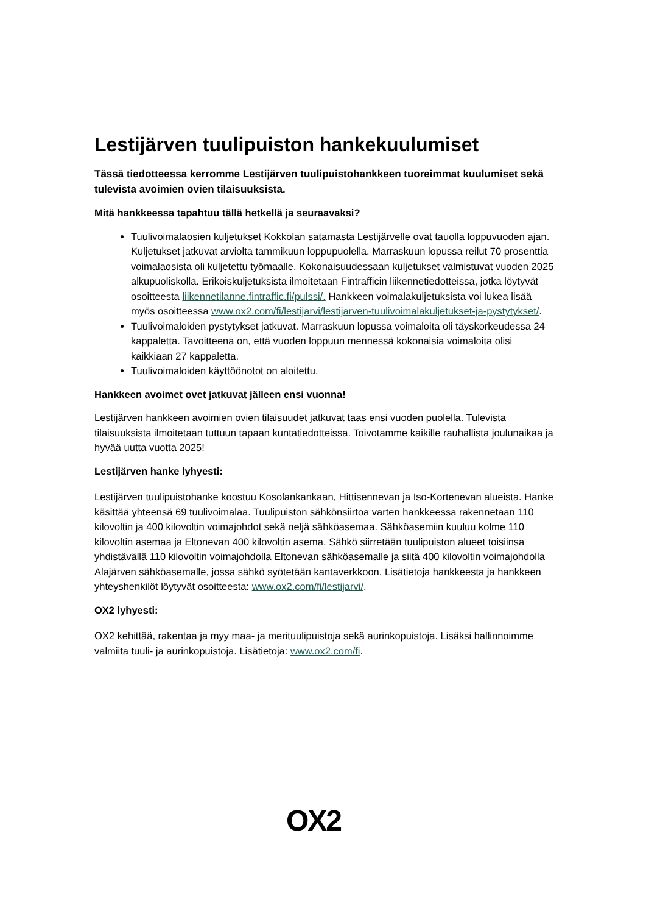Lestijärven tuulipuiston hankekuulumiset
Tässä tiedotteessa kerromme Lestijärven tuulipuistohankkeen tuoreimmat kuulumiset sekä tulevista avoimien ovien tilaisuuksista.
Mitä hankkeessa tapahtuu tällä hetkellä ja seuraavaksi?
Tuulivoimalaosien kuljetukset Kokkolan satamasta Lestijärvelle ovat tauolla loppuvuoden ajan. Kuljetukset jatkuvat arviolta tammikuun loppupuolella. Marraskuun lopussa reilut 70 prosenttia voimalaosista oli kuljetettu työmaalle. Kokonaisuudessaan kuljetukset valmistuvat vuoden 2025 alkupuoliskolla. Erikoiskuljetuksista ilmoitetaan Fintrafficin liikennetiedotteissa, jotka löytyvät osoitteesta liikennetilanne.fintraffic.fi/pulssi/. Hankkeen voimalakuljetuksista voi lukea lisää myös osoitteessa www.ox2.com/fi/lestijarvi/lestijarven-tuulivoimalakuljetukset-ja-pystytykset/.
Tuulivoimaloiden pystytykset jatkuvat. Marraskuun lopussa voimaloita oli täyskorkeudessa 24 kappaletta. Tavoitteena on, että vuoden loppuun mennessä kokonaisia voimaloita olisi kaikkiaan 27 kappaletta.
Tuulivoimaloiden käyttöönotot on aloitettu.
Hankkeen avoimet ovet jatkuvat jälleen ensi vuonna!
Lestijärven hankkeen avoimien ovien tilaisuudet jatkuvat taas ensi vuoden puolella. Tulevista tilaisuuksista ilmoitetaan tuttuun tapaan kuntatiedotteissa. Toivotamme kaikille rauhallista joulunaikaa ja hyvää uutta vuotta 2025!
Lestijärven hanke lyhyesti:
Lestijärven tuulipuistohanke koostuu Kosolankankaan, Hittisennevan ja Iso-Kortenevan alueista. Hanke käsittää yhteensä 69 tuulivoimalaa. Tuulipuiston sähkönsiirtoa varten hankkeessa rakennetaan 110 kilovoltin ja 400 kilovoltin voimajohdot sekä neljä sähköasemaa. Sähköasemiin kuuluu kolme 110 kilovoltin asemaa ja Eltonevan 400 kilovoltin asema. Sähkö siirretään tuulipuiston alueet toisiinsa yhdistävällä 110 kilovoltin voimajohdolla Eltonevan sähköasemalle ja siitä 400 kilovoltin voimajohdolla Alajärven sähköasemalle, jossa sähkö syötetään kantaverkkoon. Lisätietoja hankkeesta ja hankkeen yhteyshenkilöt löytyvät osoitteesta: www.ox2.com/fi/lestijarvi/.
OX2 lyhyesti:
OX2 kehittää, rakentaa ja myy maa- ja merituulipuistoja sekä aurinkopuistoja. Lisäksi hallinnoimme valmiita tuuli- ja aurinkopuistoja. Lisätietoja: www.ox2.com/fi.
OX2